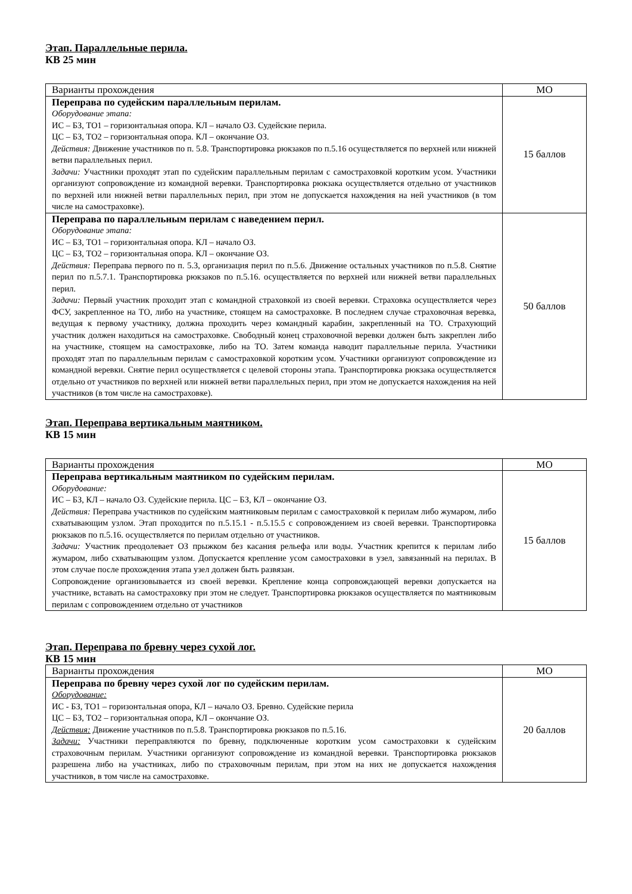Этап. Параллельные перила.
КВ 25 мин
| Варианты прохождения | МО |
| --- | --- |
| Переправа по судейским параллельным перилам. Оборудование этапа: ИС – БЗ, ТО1 – горизонтальная опора. КЛ – начало ОЗ. Судейские перила. ЦС – БЗ, ТО2 – горизонтальная опора. КЛ – окончание ОЗ. Действия: Движение участников по п. 5.8. Транспортировка рюкзаков по п.5.16 осуществляется по верхней или нижней ветви параллельных перил. Задачи: Участники проходят этап по судейским параллельным перилам с самостраховкой коротким усом. Участники организуют сопровождение из командной веревки. Транспортировка рюкзака осуществляется отдельно от участников по верхней или нижней ветви параллельных перил, при этом не допускается нахождения на ней участников (в том числе на самостраховке). | 15 баллов |
| Переправа по параллельным перилам с наведением перил. Оборудование этапа: ИС – БЗ, ТО1 – горизонтальная опора. КЛ – начало ОЗ. ЦС – БЗ, ТО2 – горизонтальная опора. КЛ – окончание ОЗ. Действия: Переправа первого по п. 5.3, организация перил по п.5.6. Движение остальных участников по п.5.8. Снятие перил по п.5.7.1. Транспортировка рюкзаков по п.5.16. осуществляется по верхней или нижней ветви параллельных перил. Задачи: Первый участник проходит этап с командной страховкой из своей веревки. Страховка осуществляется через ФСУ, закрепленное на ТО, либо на участнике, стоящем на самостраховке. В последнем случае страховочная веревка, ведущая к первому участнику, должна проходить через командный карабин, закрепленный на ТО. Страхующий участник должен находиться на самостраховке. Свободный конец страховочной веревки должен быть закреплен либо на участнике, стоящем на самостраховке, либо на ТО. Затем команда наводит параллельные перила. Участники проходят этап по параллельным перилам с самостраховкой коротким усом. Участники организуют сопровождение из командной веревки. Снятие перил осуществляется с целевой стороны этапа. Транспортировка рюкзака осуществляется отдельно от участников по верхней или нижней ветви параллельных перил, при этом не допускается нахождения на ней участников (в том числе на самостраховке). | 50 баллов |
Этап. Переправа вертикальным маятником.
КВ 15 мин
| Варианты прохождения | МО |
| --- | --- |
| Переправа вертикальным маятником по судейским перилам. Оборудование: ИС – БЗ, КЛ – начало ОЗ. Судейские перила. ЦС – БЗ, КЛ – окончание ОЗ. Действия: Переправа участников по судейским маятниковым перилам с самостраховкой к перилам либо жумаром, либо схватывающим узлом. Этап проходится по п.5.15.1 - п.5.15.5 с сопровождением из своей веревки. Транспортировка рюкзаков по п.5.16. осуществляется по перилам отдельно от участников. Задачи: Участник преодолевает ОЗ прыжком без касания рельефа или воды. Участник крепится к перилам либо жумаром, либо схватывающим узлом. Допускается крепление усом самостраховки в узел, завязанный на перилах. В этом случае после прохождения этапа узел должен быть развязан. Сопровождение организовывается из своей веревки. Крепление конца сопровождающей веревки допускается на участнике, вставать на самостраховку при этом не следует. Транспортировка рюкзаков осуществляется по маятниковым перилам с сопровождением отдельно от участников | 15 баллов |
Этап. Переправа по бревну через сухой лог.
КВ 15 мин
| Варианты прохождения | МО |
| --- | --- |
| Переправа по бревну через сухой лог по судейским перилам. Оборудование: ИС - БЗ, ТО1 – горизонтальная опора, КЛ – начало ОЗ. Бревно. Судейские перила ЦС – БЗ, ТО2 – горизонтальная опора, КЛ – окончание ОЗ. Действия: Движение участников по п.5.8. Транспортировка рюкзаков по п.5.16. Задачи: Участники переправляются по бревну, подключенные коротким усом самостраховки к судейским страховочным перилам. Участники организуют сопровождение из командной веревки. Транспортировка рюкзаков разрешена либо на участниках, либо по страховочным перилам, при этом на них не допускается нахождения участников, в том числе на самостраховке. | 20 баллов |